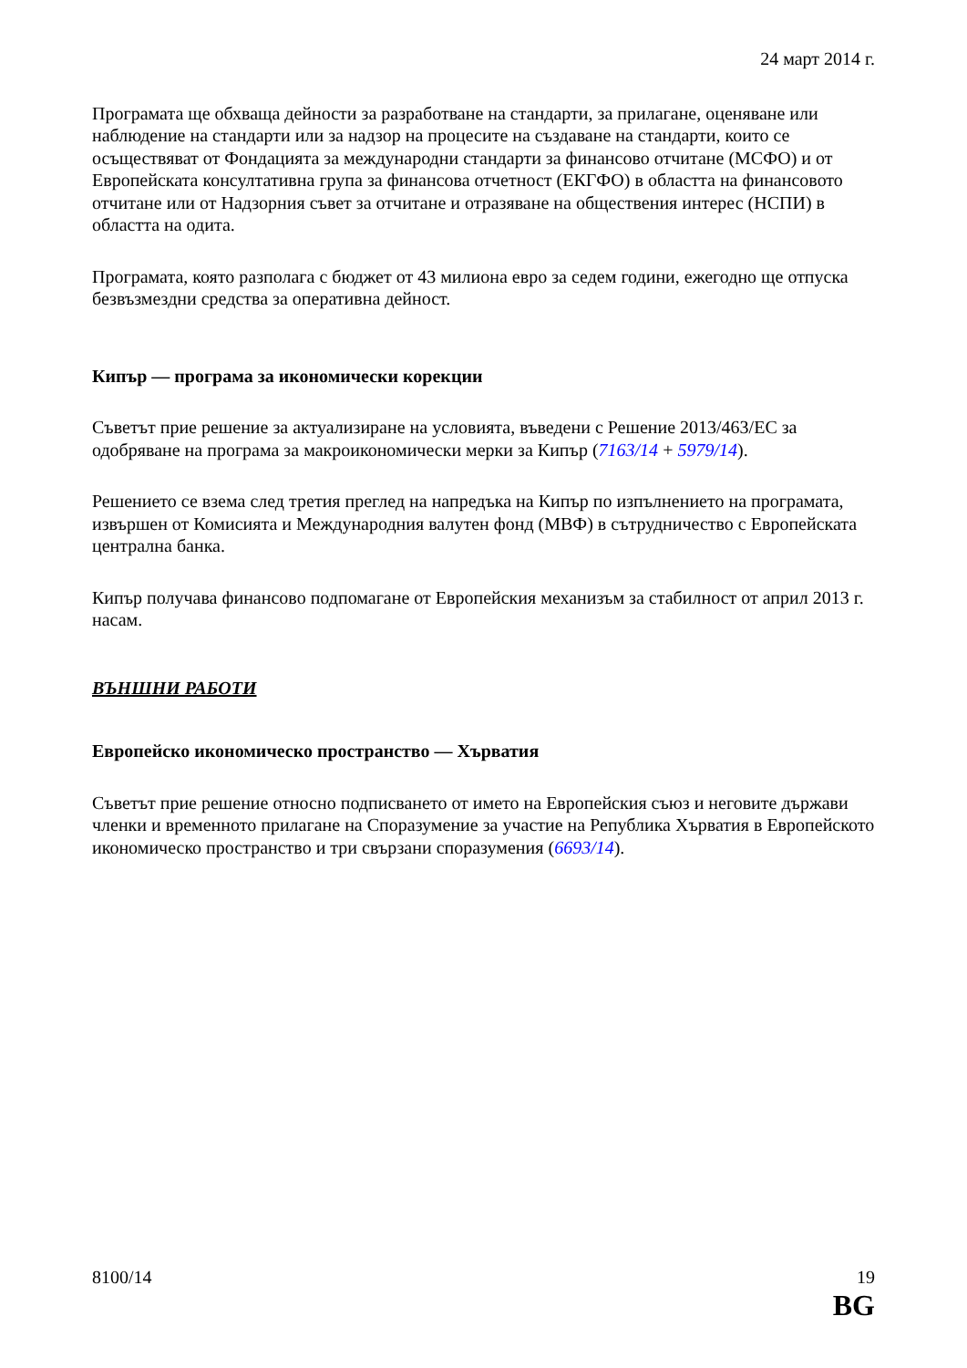24 март 2014 г.
Програмата ще обхваща дейности за разработване на стандарти, за прилагане, оценяване или наблюдение на стандарти или за надзор на процесите на създаване на стандарти, които се осъществяват от Фондацията за международни стандарти за финансово отчитане (МСФО) и от Европейската консултативна група за финансова отчетност (ЕКГФО) в областта на финансовото отчитане или от Надзорния съвет за отчитане и отразяване на обществения интерес (НСПИ) в областта на одита.
Програмата, която разполага с бюджет от 43 милиона евро за седем години, ежегодно ще отпуска безвъзмездни средства за оперативна дейност.
Кипър — програма за икономически корекции
Съветът прие решение за актуализиране на условията, въведени с Решение 2013/463/ЕС за одобряване на програма за макроикономически мерки за Кипър (7163/14 + 5979/14).
Решението се взема след третия преглед на напредъка на Кипър по изпълнението на програмата, извършен от Комисията и Международния валутен фонд (МВФ) в сътрудничество с Европейската централна банка.
Кипър получава финансово подпомагане от Европейския механизъм за стабилност от април 2013 г. насам.
ВЪНШНИ РАБОТИ
Европейско икономическо пространство — Хърватия
Съветът прие решение относно подписването от името на Европейския съюз и неговите държави членки и временното прилагане на Споразумение за участие на Република Хърватия в Европейското икономическо пространство и три свързани споразумения (6693/14).
8100/14 19
BG